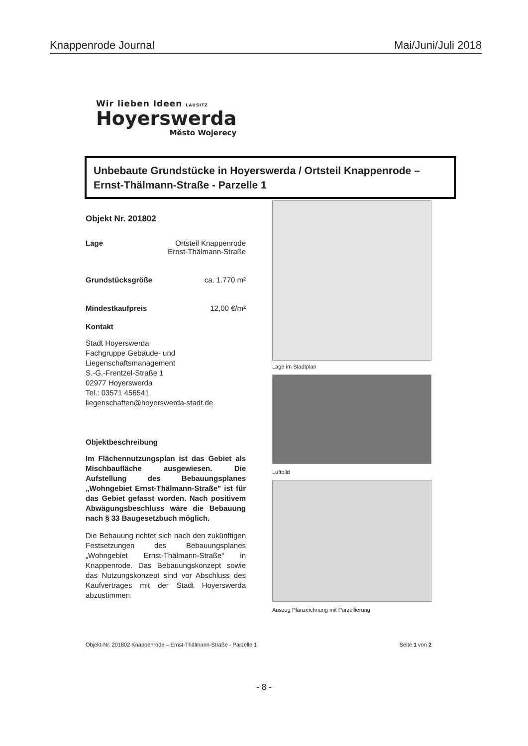Knappenrode Journal Mai/Juni/Juli 2018
Wir lieben Ideen LAUSITZ
Hoyerswerda
Město Wojerecy
Unbebaute Grundstücke in Hoyerswerda / Ortsteil Knappenrode –
Ernst-Thälmann-Straße - Parzelle 1
Objekt Nr. 201802
Lage Ortsteil Knappenrode
Ernst-Thälmann-Straße
Grundstücksgröße ca. 1.770 m²
Mindestkaufpreis 12,00 €/m²
Kontakt
Stadt Hoyerswerda
Fachgruppe Gebäude- und
Liegenschaftsmanagement
S.-G.-Frentzel-Straße 1
02977 Hoyerswerda
Tel.: 03571 456541
liegenschaften@hoyerswerda-stadt.de
Objektbeschreibung
Im Flächennutzungsplan ist das Gebiet als Mischbaufläche ausgewiesen. Die Aufstellung des Bebauungsplanes „Wohngebiet Ernst-Thälmann-Straße" ist für das Gebiet gefasst worden. Nach positivem Abwägungsbeschluss wäre die Bebauung nach § 33 Baugesetzbuch möglich.
Die Bebauung richtet sich nach den zukünftigen Festsetzungen des Bebauungsplanes „Wohngebiet Ernst-Thälmann-Straße“ in Knappenrode. Das Bebauungskonzept sowie das Nutzungskonzept sind vor Abschluss des Kaufvertrages mit der Stadt Hoyerswerda abzustimmen.
Lage im Stadtplan
Luftbild
Auszug Planzeichnung mit Parzellierung
Objekt-Nr. 201802 Knappenrode – Ernst-Thälmann-Straße - Parzelle 1 Seite 1 von 2
- 8 -